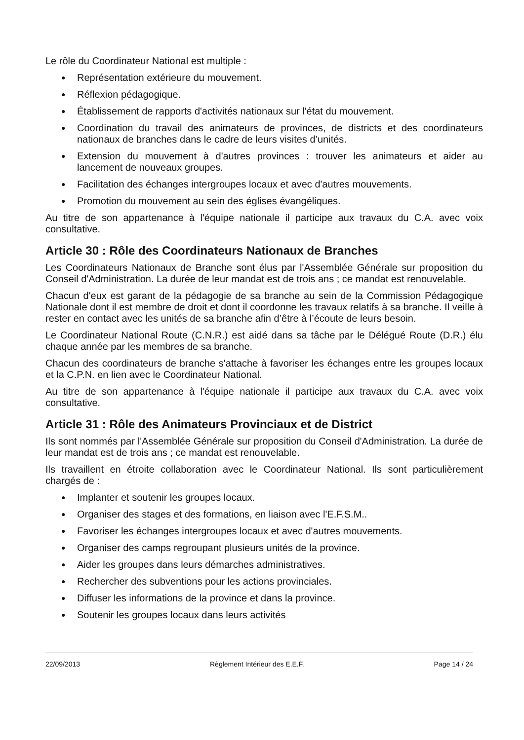Le rôle du Coordinateur National est multiple :
● Représentation extérieure du mouvement.
● Réflexion pédagogique.
● Établissement de rapports d'activités nationaux sur l'état du mouvement.
● Coordination du travail des animateurs de provinces, de districts et des coordinateurs nationaux de branches dans le cadre de leurs visites d’unités.
● Extension du mouvement à d'autres provinces : trouver les animateurs et aider au lancement de nouveaux groupes.
● Facilitation des échanges intergroupes locaux et avec d'autres mouvements.
● Promotion du mouvement au sein des églises évangéliques.
Au titre de son appartenance à l'équipe nationale il participe aux travaux du C.A. avec voix consultative.
Article 30 : Rôle des Coordinateurs Nationaux de Branches
Les Coordinateurs Nationaux de Branche sont élus par l'Assemblée Générale sur proposition du Conseil d'Administration. La durée de leur mandat est de trois ans ; ce mandat est renouvelable.
Chacun d'eux est garant de la pédagogie de sa branche au sein de la Commission Pédagogique Nationale dont il est membre de droit et dont il coordonne les travaux relatifs à sa branche. Il veille à rester en contact avec les unités de sa branche afin d’être à l’écoute de leurs besoin.
Le Coordinateur National Route (C.N.R.) est aidé dans sa tâche par le Délégué Route (D.R.) élu chaque année par les membres de sa branche.
Chacun des coordinateurs de branche s'attache à favoriser les échanges entre les groupes locaux et la C.P.N. en lien avec le Coordinateur National.
Au titre de son appartenance à l'équipe nationale il participe aux travaux du C.A. avec voix consultative.
Article 31 : Rôle des Animateurs Provinciaux et de District
Ils sont nommés par l'Assemblée Générale sur proposition du Conseil d'Administration. La durée de leur mandat est de trois ans ; ce mandat est renouvelable.
Ils travaillent en étroite collaboration avec le Coordinateur National. Ils sont particulièrement chargés de :
● Implanter et soutenir les groupes locaux.
● Organiser des stages et des formations, en liaison avec l'E.F.S.M..
● Favoriser les échanges intergroupes locaux et avec d'autres mouvements.
● Organiser des camps regroupant plusieurs unités de la province.
● Aider les groupes dans leurs démarches administratives.
● Rechercher des subventions pour les actions provinciales.
● Diffuser les informations de la province et dans la province.
● Soutenir les groupes locaux dans leurs activités
22/09/2013 Règlement Intérieur des E.E.F. Page 14 / 24